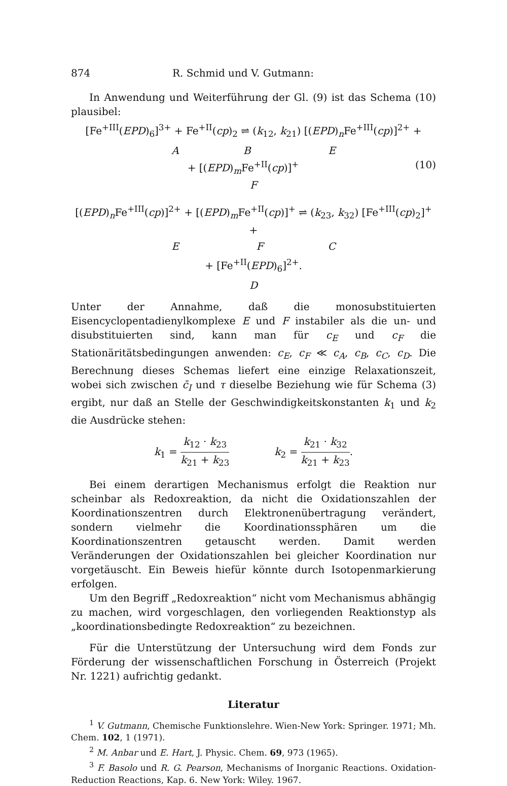874 R. Schmid und V. Gutmann:
In Anwendung und Weiterführung der Gl. (9) ist das Schema (10) plausibel:
[Fe<sup>+III</sup>(EPD)<sub>6</sub>]<sup>3+</sup> + Fe<sup>+II</sup>(cp)<sub>2</sub> ⇌ (k<sub>12</sub>, k<sub>21</sub>) [(EPD)<sub>n</sub>Fe<sup>+III</sup>(cp)]<sup>2+</sup> +
A B E
+ [(EPD)<sub>m</sub>Fe<sup>+II</sup>(cp)]<sup>+</sup> (10)
F
[(EPD)<sub>n</sub>Fe<sup>+III</sup>(cp)]<sup>2+</sup> + [(EPD)<sub>m</sub>Fe<sup>+II</sup>(cp)]<sup>+</sup> ⇌ (k<sub>23</sub>, k<sub>32</sub>) [Fe<sup>+III</sup>(cp)<sub>2</sub>]<sup>+</sup> +
E F C
+ [Fe<sup>+II</sup>(EPD)<sub>6</sub>]<sup>2+</sup>.
D
Unter der Annahme, daß die monosubstituierten Eisencyclopentadienylkomplexe E und F instabiler als die un- und disubstituierten sind, kann man für c<sub>E</sub> und c<sub>F</sub> die Stationäritätsbedingungen anwenden: c<sub>E</sub>, c<sub>F</sub> ≪ c<sub>A</sub>, c<sub>B</sub>, c<sub>C</sub>, c<sub>D</sub>. Die Berechnung dieses Schemas liefert eine einzige Relaxationszeit, wobei sich zwischen c̄<sub>I</sub> und τ dieselbe Beziehung wie für Schema (3) ergibt, nur daß an Stelle der Geschwindigkeitskonstanten k<sub>1</sub> und k<sub>2</sub> die Ausdrücke stehen:
k<sub>1</sub> = k<sub>12</sub> · k<sub>23</sub> k<sub>21</sub> + k<sub>23</sub> k<sub>2</sub> = k<sub>21</sub> · k<sub>32</sub> k<sub>21</sub> + k<sub>23</sub>.
Bei einem derartigen Mechanismus erfolgt die Reaktion nur scheinbar als Redoxreaktion, da nicht die Oxidationszahlen der Koordinationszentren durch Elektronenübertragung verändert, sondern vielmehr die Koordinationssphären um die Koordinationszentren getauscht werden. Damit werden Veränderungen der Oxidationszahlen bei gleicher Koordination nur vorgetäuscht. Ein Beweis hiefür könnte durch Isotopenmarkierung erfolgen.
Um den Begriff „Redoxreaktion“ nicht vom Mechanismus abhängig zu machen, wird vorgeschlagen, den vorliegenden Reaktionstyp als „koordinationsbedingte Redoxreaktion“ zu bezeichnen.
Für die Unterstützung der Untersuchung wird dem Fonds zur Förderung der wissenschaftlichen Forschung in Österreich (Projekt Nr. 1221) aufrichtig gedankt.
Literatur
<sup>1</sup> V. Gutmann, Chemische Funktionslehre. Wien-New York: Springer. 1971; Mh. Chem. 102, 1 (1971).
<sup>2</sup> M. Anbar und E. Hart, J. Physic. Chem. 69, 973 (1965).
<sup>3</sup> F. Basolo und R. G. Pearson, Mechanisms of Inorganic Reactions. Oxidation-Reduction Reactions, Kap. 6. New York: Wiley. 1967.